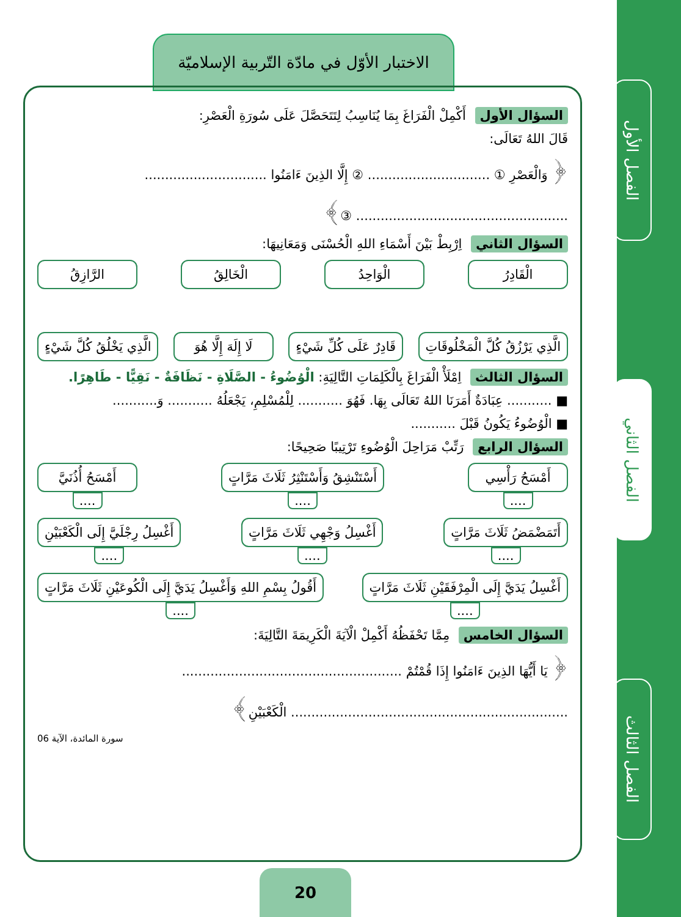الفصل الأول
الفصل الثاني
الفصل الثالث
الاختبار الأوّل في مادّة التّربية الإسلاميّة
السؤال الأول أَكْمِلْ الْفَرَاغَ بِمَا يُنَاسِبُ لِتَتَحَصَّلَ عَلَى سُورَةِ الْعَصْرِ:
قَالَ اللهُ تَعَالَى:
﴿ وَالْعَصْرِ ① .............................. ② إِلَّا الذِينَ ءَامَنُوا ..............................
.................................................... ③﴾
السؤال الثاني اِرْبِطْ بَيْنَ أَسْمَاءِ اللهِ الْحُسْنَى وَمَعَانِيهَا:
الْقَادِرُ الْوَاحِدُ الْخَالِقُ الرَّازِقُ
الَّذِي يَرْزُقُ كُلَّ الْمَخْلُوقَاتِ
قَادِرٌ عَلَى كُلِّ شَيْءٍ لَا إِلَهَ إِلَّا هُوَ الَّذِي يَخْلُقُ كُلَّ شَيْءٍ
السؤال الثالث اِمْلَأْ الْفَرَاغَ بِالْكَلِمَاتِ التَّالِيَةِ: الْوُضُوءُ - الصَّلَاةِ - نَظَافَةٌ - نَقِيًّا - طَاهِرًا.
■ ........... عِبَادَةٌ أَمَرَنَا اللهُ تَعَالَى بِهَا. فَهُوَ ........... لِلْمُسْلِمِ، يَجْعَلُهُ ........... وَ...........
■ الْوُضُوءُ يَكُونُ قَبْلَ ...........
السؤال الرابع رَتِّبْ مَرَاحِلَ الْوُضُوءِ تَرْتِيبًا صَحِيحًا:
أَمْسَحُ رَأْسِي
....
أَسْتَنْشِقُ وَأَسْتَنْثِرُ ثَلَاثَ مَرَّاتٍ
....
أَمْسَحُ أُذُنَيَّ
....
أَتَمَضْمَضُ ثَلَاثَ مَرَّاتٍ
....
أَغْسِلُ وَجْهِي ثَلَاثَ مَرَّاتٍ
....
أَغْسِلُ رِجْلَيَّ إِلَى الْكَعْبَيْنِ
....
أَغْسِلُ يَدَيَّ إِلَى الْمِرْفَقَيْنِ ثَلَاثَ مَرَّاتٍ
....
أَقُولُ بِسْمِ اللهِ وَأَغْسِلُ يَدَيَّ إِلَى الْكُوعَيْنِ ثَلَاثَ مَرَّاتٍ
....
السؤال الخامس مِمَّا تَحْفَظُهُ أَكْمِلْ الْآيَةَ الْكَرِيمَةَ التَّالِيَةَ:
﴿ يَا أَيُّهَا الذِينَ ءَامَنُوا إِذَا قُمْتُمْ ......................................................
.................................................................... الْكَعْبَيْنِ﴾
سورة المائدة، الآية 06
20